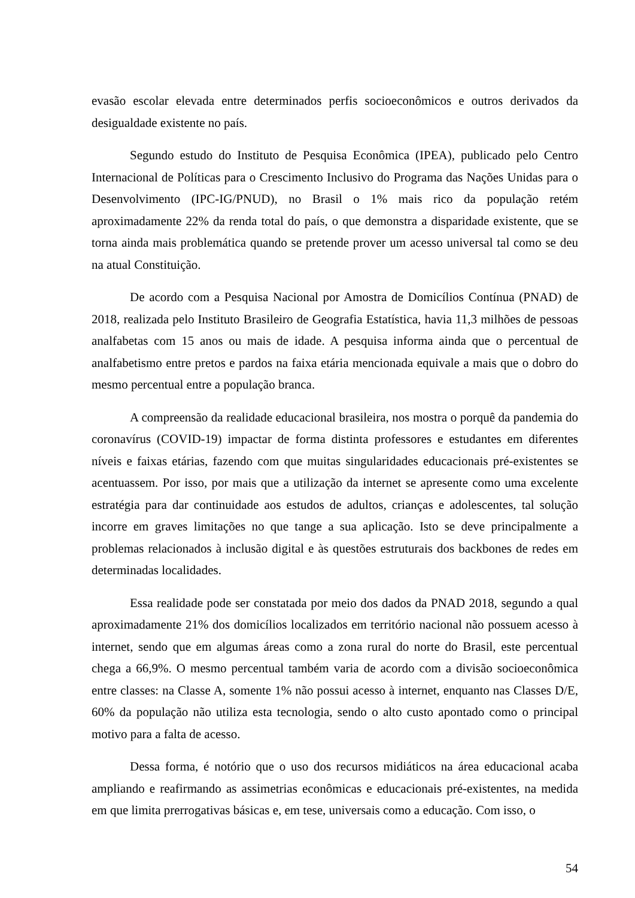evasão escolar elevada entre determinados perfis socioeconômicos e outros derivados da desigualdade existente no país.
Segundo estudo do Instituto de Pesquisa Econômica (IPEA), publicado pelo Centro Internacional de Políticas para o Crescimento Inclusivo do Programa das Nações Unidas para o Desenvolvimento (IPC-IG/PNUD), no Brasil o 1% mais rico da população retém aproximadamente 22% da renda total do país, o que demonstra a disparidade existente, que se torna ainda mais problemática quando se pretende prover um acesso universal tal como se deu na atual Constituição.
De acordo com a Pesquisa Nacional por Amostra de Domicílios Contínua (PNAD) de 2018, realizada pelo Instituto Brasileiro de Geografia Estatística, havia 11,3 milhões de pessoas analfabetas com 15 anos ou mais de idade. A pesquisa informa ainda que o percentual de analfabetismo entre pretos e pardos na faixa etária mencionada equivale a mais que o dobro do mesmo percentual entre a população branca.
A compreensão da realidade educacional brasileira, nos mostra o porquê da pandemia do coronavírus (COVID-19) impactar de forma distinta professores e estudantes em diferentes níveis e faixas etárias, fazendo com que muitas singularidades educacionais pré-existentes se acentuassem. Por isso, por mais que a utilização da internet se apresente como uma excelente estratégia para dar continuidade aos estudos de adultos, crianças e adolescentes, tal solução incorre em graves limitações no que tange a sua aplicação. Isto se deve principalmente a problemas relacionados à inclusão digital e às questões estruturais dos backbones de redes em determinadas localidades.
Essa realidade pode ser constatada por meio dos dados da PNAD 2018, segundo a qual aproximadamente 21% dos domicílios localizados em território nacional não possuem acesso à internet, sendo que em algumas áreas como a zona rural do norte do Brasil, este percentual chega a 66,9%. O mesmo percentual também varia de acordo com a divisão socioeconômica entre classes: na Classe A, somente 1% não possui acesso à internet, enquanto nas Classes D/E, 60% da população não utiliza esta tecnologia, sendo o alto custo apontado como o principal motivo para a falta de acesso.
Dessa forma, é notório que o uso dos recursos midiáticos na área educacional acaba ampliando e reafirmando as assimetrias econômicas e educacionais pré-existentes, na medida em que limita prerrogativas básicas e, em tese, universais como a educação. Com isso, o
54